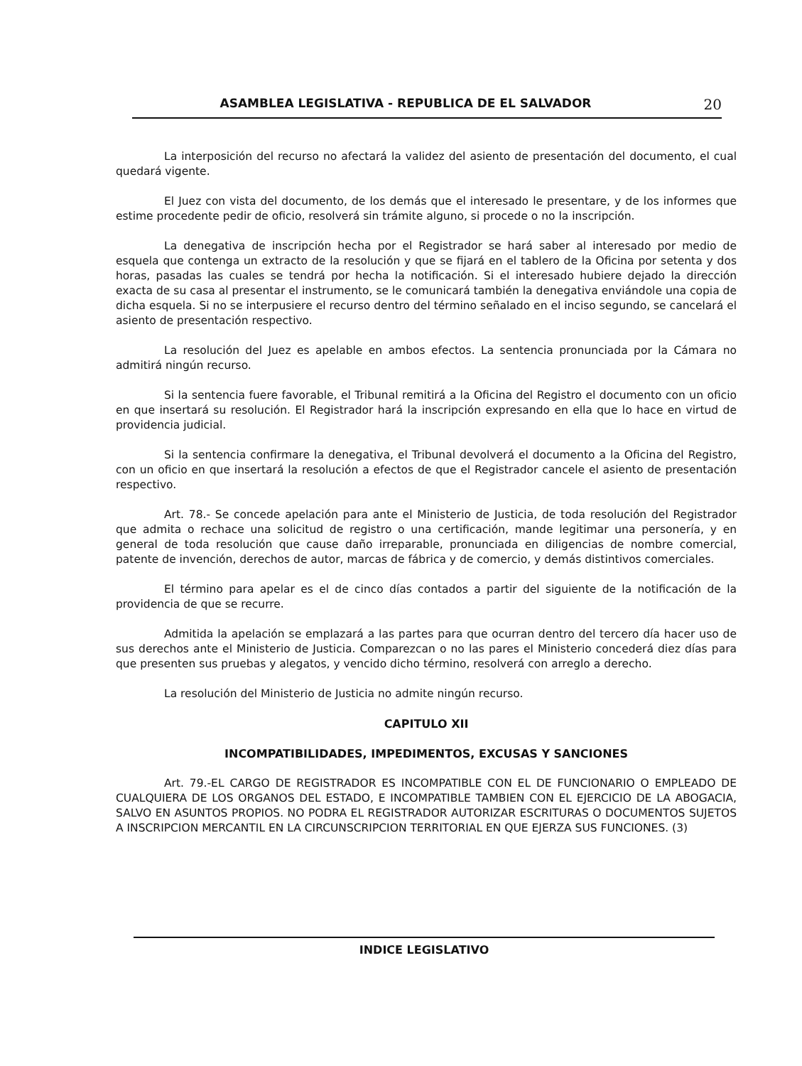ASAMBLEA LEGISLATIVA - REPUBLICA DE EL SALVADOR 20
La interposición del recurso no afectará la validez del asiento de presentación del documento, el cual quedará vigente.
El Juez con vista del documento, de los demás que el interesado le presentare, y de los informes que estime procedente pedir de oficio, resolverá sin trámite alguno, si procede o no la inscripción.
La denegativa de inscripción hecha por el Registrador se hará saber al interesado por medio de esquela que contenga un extracto de la resolución y que se fijará en el tablero de la Oficina por setenta y dos horas, pasadas las cuales se tendrá por hecha la notificación. Si el interesado hubiere dejado la dirección exacta de su casa al presentar el instrumento, se le comunicará también la denegativa enviándole una copia de dicha esquela. Si no se interpusiere el recurso dentro del término señalado en el inciso segundo, se cancelará el asiento de presentación respectivo.
La resolución del Juez es apelable en ambos efectos. La sentencia pronunciada por la Cámara no admitirá ningún recurso.
Si la sentencia fuere favorable, el Tribunal remitirá a la Oficina del Registro el documento con un oficio en que insertará su resolución. El Registrador hará la inscripción expresando en ella que lo hace en virtud de providencia judicial.
Si la sentencia confirmare la denegativa, el Tribunal devolverá el documento a la Oficina del Registro, con un oficio en que insertará la resolución a efectos de que el Registrador cancele el asiento de presentación respectivo.
Art. 78.- Se concede apelación para ante el Ministerio de Justicia, de toda resolución del Registrador que admita o rechace una solicitud de registro o una certificación, mande legitimar una personería, y en general de toda resolución que cause daño irreparable, pronunciada en diligencias de nombre comercial, patente de invención, derechos de autor, marcas de fábrica y de comercio, y demás distintivos comerciales.
El término para apelar es el de cinco días contados a partir del siguiente de la notificación de la providencia de que se recurre.
Admitida la apelación se emplazará a las partes para que ocurran dentro del tercero día hacer uso de sus derechos ante el Ministerio de Justicia. Comparezcan o no las pares el Ministerio concederá diez días para que presenten sus pruebas y alegatos, y vencido dicho término, resolverá con arreglo a derecho.
La resolución del Ministerio de Justicia no admite ningún recurso.
CAPITULO XII
INCOMPATIBILIDADES, IMPEDIMENTOS, EXCUSAS Y SANCIONES
Art. 79.-EL CARGO DE REGISTRADOR ES INCOMPATIBLE CON EL DE FUNCIONARIO O EMPLEADO DE CUALQUIERA DE LOS ORGANOS DEL ESTADO, E INCOMPATIBLE TAMBIEN CON EL EJERCICIO DE LA ABOGACIA, SALVO EN ASUNTOS PROPIOS. NO PODRA EL REGISTRADOR AUTORIZAR ESCRITURAS O DOCUMENTOS SUJETOS A INSCRIPCION MERCANTIL EN LA CIRCUNSCRIPCION TERRITORIAL EN QUE EJERZA SUS FUNCIONES. (3)
INDICE LEGISLATIVO